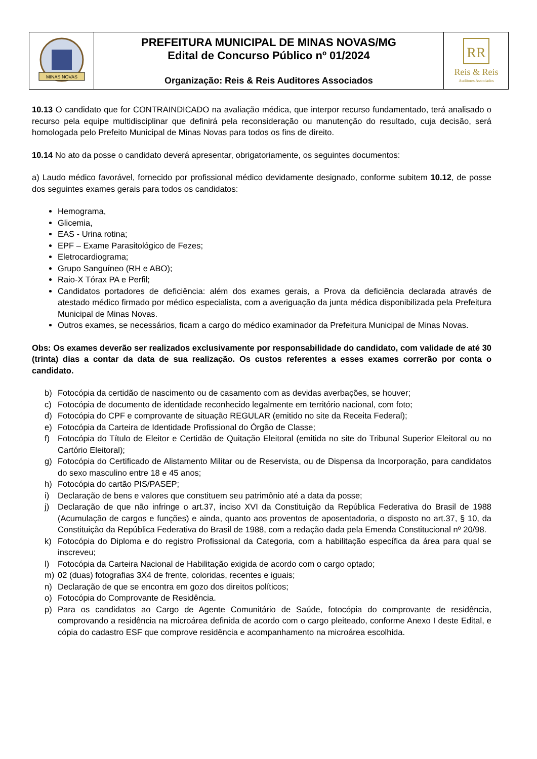| MINAS NOVAS | PREFEITURA MUNICIPAL DE MINAS NOVAS/MG Edital de Concurso Público nº 01/2024 Organização: Reis & Reis Auditores Associados | RR Reis & Reis Auditores Associados |
10.13 O candidato que for CONTRAINDICADO na avaliação médica, que interpor recurso fundamentado, terá analisado o recurso pela equipe multidisciplinar que definirá pela reconsideração ou manutenção do resultado, cuja decisão, será homologada pelo Prefeito Municipal de Minas Novas para todos os fins de direito.
10.14 No ato da posse o candidato deverá apresentar, obrigatoriamente, os seguintes documentos:
a) Laudo médico favorável, fornecido por profissional médico devidamente designado, conforme subitem 10.12, de posse dos seguintes exames gerais para todos os candidatos:
Hemograma,
Glicemia,
EAS - Urina rotina;
EPF – Exame Parasitológico de Fezes;
Eletrocardiograma;
Grupo Sanguíneo (RH e ABO);
Raio-X Tórax PA e Perfil;
Candidatos portadores de deficiência: além dos exames gerais, a Prova da deficiência declarada através de atestado médico firmado por médico especialista, com a averiguação da junta médica disponibilizada pela Prefeitura Municipal de Minas Novas.
Outros exames, se necessários, ficam a cargo do médico examinador da Prefeitura Municipal de Minas Novas.
Obs: Os exames deverão ser realizados exclusivamente por responsabilidade do candidato, com validade de até 30 (trinta) dias a contar da data de sua realização. Os custos referentes a esses exames correrão por conta o candidato.
b) Fotocópia da certidão de nascimento ou de casamento com as devidas averbações, se houver;
c) Fotocópia de documento de identidade reconhecido legalmente em território nacional, com foto;
d) Fotocópia do CPF e comprovante de situação REGULAR (emitido no site da Receita Federal);
e) Fotocópia da Carteira de Identidade Profissional do Órgão de Classe;
f) Fotocópia do Título de Eleitor e Certidão de Quitação Eleitoral (emitida no site do Tribunal Superior Eleitoral ou no Cartório Eleitoral);
g) Fotocópia do Certificado de Alistamento Militar ou de Reservista, ou de Dispensa da Incorporação, para candidatos do sexo masculino entre 18 e 45 anos;
h) Fotocópia do cartão PIS/PASEP;
i) Declaração de bens e valores que constituem seu patrimônio até a data da posse;
j) Declaração de que não infringe o art.37, inciso XVI da Constituição da República Federativa do Brasil de 1988 (Acumulação de cargos e funções) e ainda, quanto aos proventos de aposentadoria, o disposto no art.37, § 10, da Constituição da República Federativa do Brasil de 1988, com a redação dada pela Emenda Constitucional nº 20/98.
k) Fotocópia do Diploma e do registro Profissional da Categoria, com a habilitação específica da área para qual se inscreveu;
l) Fotocópia da Carteira Nacional de Habilitação exigida de acordo com o cargo optado;
m) 02 (duas) fotografias 3X4 de frente, coloridas, recentes e iguais;
n) Declaração de que se encontra em gozo dos direitos políticos;
o) Fotocópia do Comprovante de Residência.
p) Para os candidatos ao Cargo de Agente Comunitário de Saúde, fotocópia do comprovante de residência, comprovando a residência na microárea definida de acordo com o cargo pleiteado, conforme Anexo I deste Edital, e cópia do cadastro ESF que comprove residência e acompanhamento na microárea escolhida.